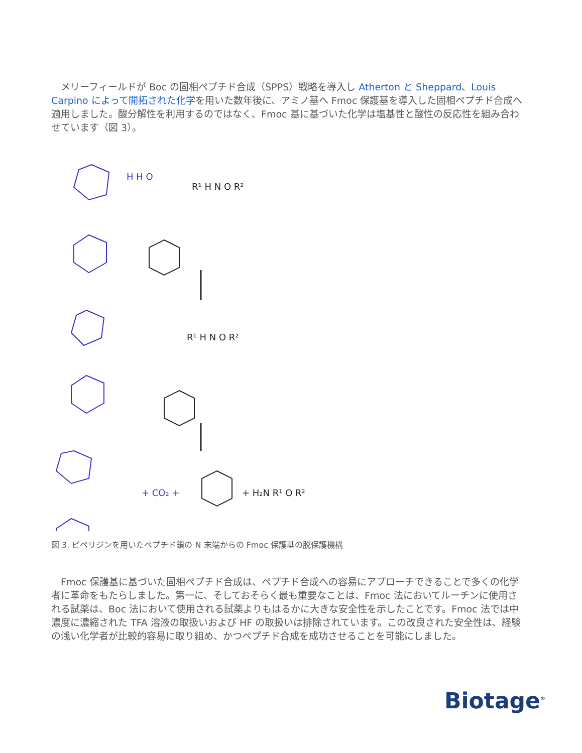メリーフィールドが Boc の固相ペプチド合成（SPPS）戦略を導入し Atherton と Sheppard、Louis Carpino によって開拓された化学を用いた数年後に、アミノ基へ Fmoc 保護基を導入した固相ペプチド合成へ適用しました。酸分解性を利用するのではなく、Fmoc 基に基づいた化学は塩基性と酸性の反応性を組み合わせています（図 3）。
R¹ H N O R²
R¹ H N O R²
H H O
+ CO₂ +
+ H₂N R¹ O R²
図 3. ピペリジンを用いたペプチド鎖の N 末端からの Fmoc 保護基の脱保護機構
　Fmoc 保護基に基づいた固相ペプチド合成は、ペプチド合成への容易にアプローチできることで多くの化学者に革命をもたらしました。第一に、そしておそらく最も重要なことは、Fmoc 法においてルーチンに使用される試薬は、Boc 法において使用される試薬よりもはるかに大きな安全性を示したことです。Fmoc 法では中濃度に濃縮された TFA 溶液の取扱いおよび HF の取扱いは排除されています。この改良された安全性は、経験の浅い化学者が比較的容易に取り組め、かつペプチド合成を成功させることを可能にしました。
Biotage<sup>®</sup>